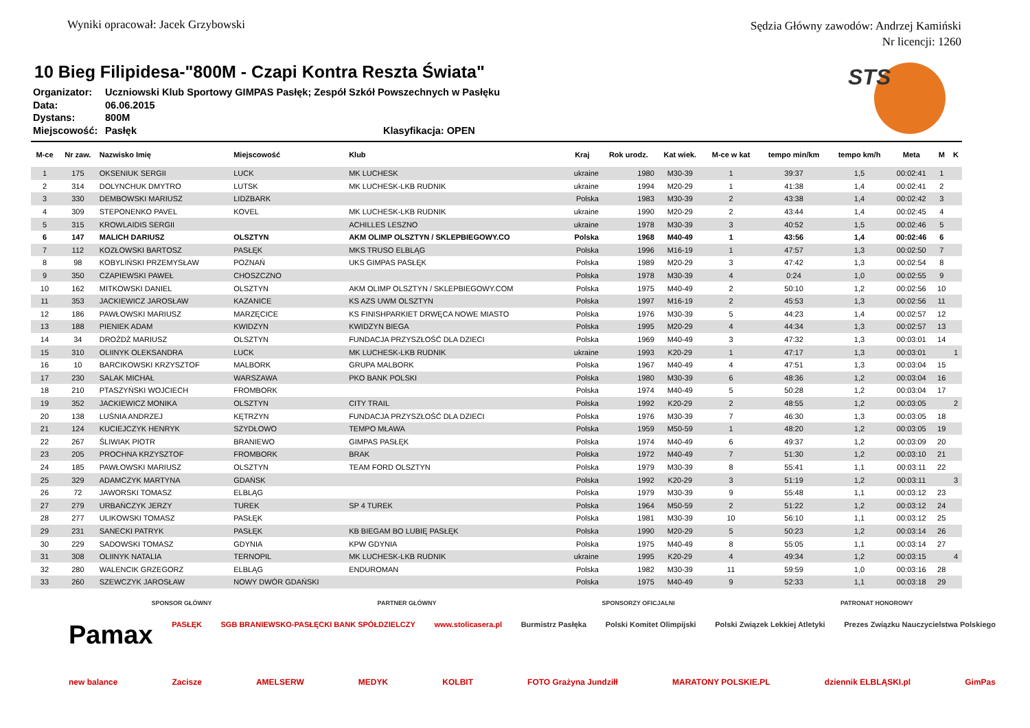Wyniki opracował: Jacek Grzybowski
Sędzia Główny zawodów: Andrzej Kamiński
Nr licencji: 1260
STS
10 Bieg Filipidesa-"800M - Czapi Kontra Reszta Świata"
Organizator: Uczniowski Klub Sportowy GIMPAS Pasłęk; Zespół Szkół Powszechnych w Pasłęku
Data: 06.06.2015
Dystans: 800M
Miejscowość: Pasłęk Klasyfikacja: OPEN
| M-ce | Nr zaw. | Nazwisko Imię | Miejscowość | Klub | Kraj | Rok urodz. | Kat wiek. | M-ce w kat | tempo min/km | tempo km/h | Meta | M | K |
| --- | --- | --- | --- | --- | --- | --- | --- | --- | --- | --- | --- | --- | --- |
| 1 | 175 | OKSENIUK SERGII | LUCK | MK LUCHESK | ukraine | 1980 | M30-39 | 1 | 39:37 | 1,5 | 00:02:41 | 1 | |
| 2 | 314 | DOLYNCHUK DMYTRO | LUTSK | MK LUCHESK-LKB RUDNIK | ukraine | 1994 | M20-29 | 1 | 41:38 | 1,4 | 00:02:41 | 2 | |
| 3 | 330 | DEMBOWSKI MARIUSZ | LIDZBARK | | Polska | 1983 | M30-39 | 2 | 43:38 | 1,4 | 00:02:42 | 3 | |
| 4 | 309 | STEPONENKO PAVEL | KOVEL | MK LUCHESK-LKB RUDNIK | ukraine | 1990 | M20-29 | 2 | 43:44 | 1,4 | 00:02:45 | 4 | |
| 5 | 315 | KROWLAIDIS SERGII | | ACHILLES LESZNO | ukraine | 1978 | M30-39 | 3 | 40:52 | 1,5 | 00:02:46 | 5 | |
| 6 | 147 | MALICH DARIUSZ | OLSZTYN | AKM OLIMP OLSZTYN / SKLEPBIEGOWY.CO | Polska | 1968 | M40-49 | 1 | 43:56 | 1,4 | 00:02:46 | 6 | |
| 7 | 112 | KOZŁOWSKI BARTOSZ | PASŁĘK | MKS TRUSO ELBLĄG | Polska | 1996 | M16-19 | 1 | 47:57 | 1,3 | 00:02:50 | 7 | |
| 8 | 98 | KOBYLIŃSKI PRZEMYSŁAW | POZNAŃ | UKS GIMPAS PASŁĘK | Polska | 1989 | M20-29 | 3 | 47:42 | 1,3 | 00:02:54 | 8 | |
| 9 | 350 | CZAPIEWSKI PAWEŁ | CHOSZCZNO | | Polska | 1978 | M30-39 | 4 | 0:24 | 1,0 | 00:02:55 | 9 | |
| 10 | 162 | MITKOWSKI DANIEL | OLSZTYN | AKM OLIMP OLSZTYN / SKLEPBIEGOWY.COM | Polska | 1975 | M40-49 | 2 | 50:10 | 1,2 | 00:02:56 | 10 | |
| 11 | 353 | JACKIEWICZ JAROSŁAW | KAZANICE | KS AZS UWM OLSZTYN | Polska | 1997 | M16-19 | 2 | 45:53 | 1,3 | 00:02:56 | 11 | |
| 12 | 186 | PAWŁOWSKI MARIUSZ | MARZĘCICE | KS FINISHPARKIET DRWĘCA NOWE MIASTO | Polska | 1976 | M30-39 | 5 | 44:23 | 1,4 | 00:02:57 | 12 | |
| 13 | 188 | PIENIEK ADAM | KWIDZYN | KWIDZYN BIEGA | Polska | 1995 | M20-29 | 4 | 44:34 | 1,3 | 00:02:57 | 13 | |
| 14 | 34 | DROŻDŻ MARIUSZ | OLSZTYN | FUNDACJA PRZYSZŁOŚĆ DLA DZIECI | Polska | 1969 | M40-49 | 3 | 47:32 | 1,3 | 00:03:01 | 14 | |
| 15 | 310 | OLIINYK OLEKSANDRA | LUCK | MK LUCHESK-LKB RUDNIK | ukraine | 1993 | K20-29 | 1 | 47:17 | 1,3 | 00:03:01 | | 1 |
| 16 | 10 | BARCIKOWSKI KRZYSZTOF | MALBORK | GRUPA MALBORK | Polska | 1967 | M40-49 | 4 | 47:51 | 1,3 | 00:03:04 | 15 | |
| 17 | 230 | SALAK MICHAŁ | WARSZAWA | PKO BANK POLSKI | Polska | 1980 | M30-39 | 6 | 48:36 | 1,2 | 00:03:04 | 16 | |
| 18 | 210 | PTASZYŃSKI WOJCIECH | FROMBORK | | Polska | 1974 | M40-49 | 5 | 50:28 | 1,2 | 00:03:04 | 17 | |
| 19 | 352 | JACKIEWICZ MONIKA | OLSZTYN | CITY TRAIL | Polska | 1992 | K20-29 | 2 | 48:55 | 1,2 | 00:03:05 | | 2 |
| 20 | 138 | LUŚNIA ANDRZEJ | KĘTRZYN | FUNDACJA PRZYSZŁOŚĆ DLA DZIECI | Polska | 1976 | M30-39 | 7 | 46:30 | 1,3 | 00:03:05 | 18 | |
| 21 | 124 | KUCIEJCZYK HENRYK | SZYDŁOWO | TEMPO MŁAWA | Polska | 1959 | M50-59 | 1 | 48:20 | 1,2 | 00:03:05 | 19 | |
| 22 | 267 | ŚLIWIAK PIOTR | BRANIEWO | GIMPAS PASŁĘK | Polska | 1974 | M40-49 | 6 | 49:37 | 1,2 | 00:03:09 | 20 | |
| 23 | 205 | PROCHNA KRZYSZTOF | FROMBORK | BRAK | Polska | 1972 | M40-49 | 7 | 51:30 | 1,2 | 00:03:10 | 21 | |
| 24 | 185 | PAWŁOWSKI MARIUSZ | OLSZTYN | TEAM FORD OLSZTYN | Polska | 1979 | M30-39 | 8 | 55:41 | 1,1 | 00:03:11 | 22 | |
| 25 | 329 | ADAMCZYK MARTYNA | GDAŃSK | | Polska | 1992 | K20-29 | 3 | 51:19 | 1,2 | 00:03:11 | | 3 |
| 26 | 72 | JAWORSKI TOMASZ | ELBLĄG | | Polska | 1979 | M30-39 | 9 | 55:48 | 1,1 | 00:03:12 | 23 | |
| 27 | 279 | URBAŃCZYK JERZY | TUREK | SP 4 TUREK | Polska | 1964 | M50-59 | 2 | 51:22 | 1,2 | 00:03:12 | 24 | |
| 28 | 277 | ULIKOWSKI TOMASZ | PASŁĘK | | Polska | 1981 | M30-39 | 10 | 56:10 | 1,1 | 00:03:12 | 25 | |
| 29 | 231 | SANECKI PATRYK | PASŁĘK | KB BIEGAM BO LUBIĘ PASŁĘK | Polska | 1990 | M20-29 | 5 | 50:23 | 1,2 | 00:03:14 | 26 | |
| 30 | 229 | SADOWSKI TOMASZ | GDYNIA | KPW GDYNIA | Polska | 1975 | M40-49 | 8 | 55:05 | 1,1 | 00:03:14 | 27 | |
| 31 | 308 | OLIINYK NATALIA | TERNOPIL | MK LUCHESK-LKB RUDNIK | ukraine | 1995 | K20-29 | 4 | 49:34 | 1,2 | 00:03:15 | | 4 |
| 32 | 280 | WALENCIK GRZEGORZ | ELBLĄG | ENDUROMAN | Polska | 1982 | M30-39 | 11 | 59:59 | 1,0 | 00:03:16 | 28 | |
| 33 | 260 | SZEWCZYK JAROSŁAW | NOWY DWÓR GDAŃSKI | | Polska | 1975 | M40-49 | 9 | 52:33 | 1,1 | 00:03:18 | 29 | |
SPONSOR GŁÓWNY PARTNER GŁÓWNY SPONSORZY OFICJALNI PATRONAT HONOROWY
Pamax PASŁĘK SGB BRANIEWSKO-PASŁĘCKI BANK SPÓŁDZIELCZY www.stolicasera.pl Burmistrz Pasłęka Polski Komitet Olimpijski Polski Związek Lekkiej Atletyki Prezes Związku Nauczycielstwa Polskiego
new balance Zacisze AMELSERW MEDYK KOLBIT FOTO Grażyna Jundziłł MARATONY POLSKIE.PL dziennik ELBLĄSKI.pl GimPas